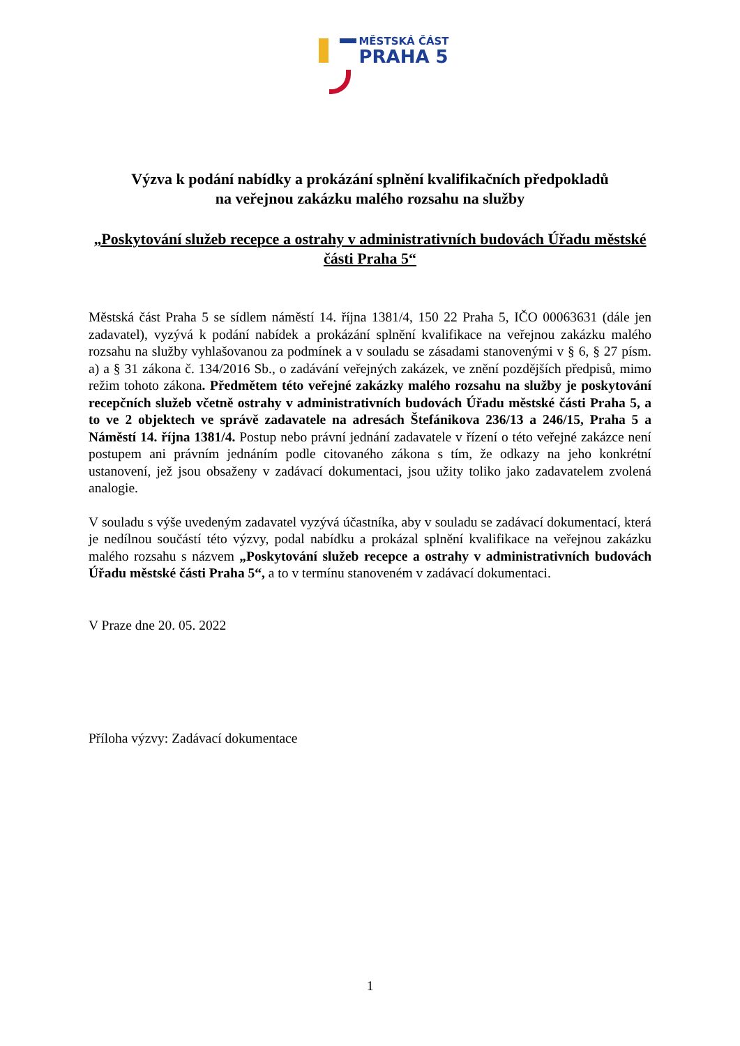MĚSTSKÁ ČÁST
PRAHA 5
Výzva k podání nabídky a prokázání splnění kvalifikačních předpokladů
na veřejnou zakázku malého rozsahu na služby
„Poskytování služeb recepce a ostrahy v administrativních budovách Úřadu městské části Praha 5“
Městská část Praha 5 se sídlem náměstí 14. října 1381/4, 150 22 Praha 5, IČO 00063631 (dále jen zadavatel), vyzývá k podání nabídek a prokázání splnění kvalifikace na veřejnou zakázku malého rozsahu na služby vyhlašovanou za podmínek a v souladu se zásadami stanovenými v § 6, § 27 písm. a) a § 31 zákona č. 134/2016 Sb., o zadávání veřejných zakázek, ve znění pozdějších předpisů, mimo režim tohoto zákona. Předmětem této veřejné zakázky malého rozsahu na služby je poskytování recepčních služeb včetně ostrahy v administrativních budovách Úřadu městské části Praha 5, a to ve 2 objektech ve správě zadavatele na adresách Štefánikova 236/13 a 246/15, Praha 5 a Náměstí 14. října 1381/4. Postup nebo právní jednání zadavatele v řízení o této veřejné zakázce není postupem ani právním jednáním podle citovaného zákona s tím, že odkazy na jeho konkrétní ustanovení, jež jsou obsaženy v zadávací dokumentaci, jsou užity toliko jako zadavatelem zvolená analogie.
V souladu s výše uvedeným zadavatel vyzývá účastníka, aby v souladu se zadávací dokumentací, která je nedílnou součástí této výzvy, podal nabídku a prokázal splnění kvalifikace na veřejnou zakázku malého rozsahu s názvem „Poskytování služeb recepce a ostrahy v administrativních budovách Úřadu městské části Praha 5“, a to v termínu stanoveném v zadávací dokumentaci.
V Praze dne 20. 05. 2022
Příloha výzvy: Zadávací dokumentace
1